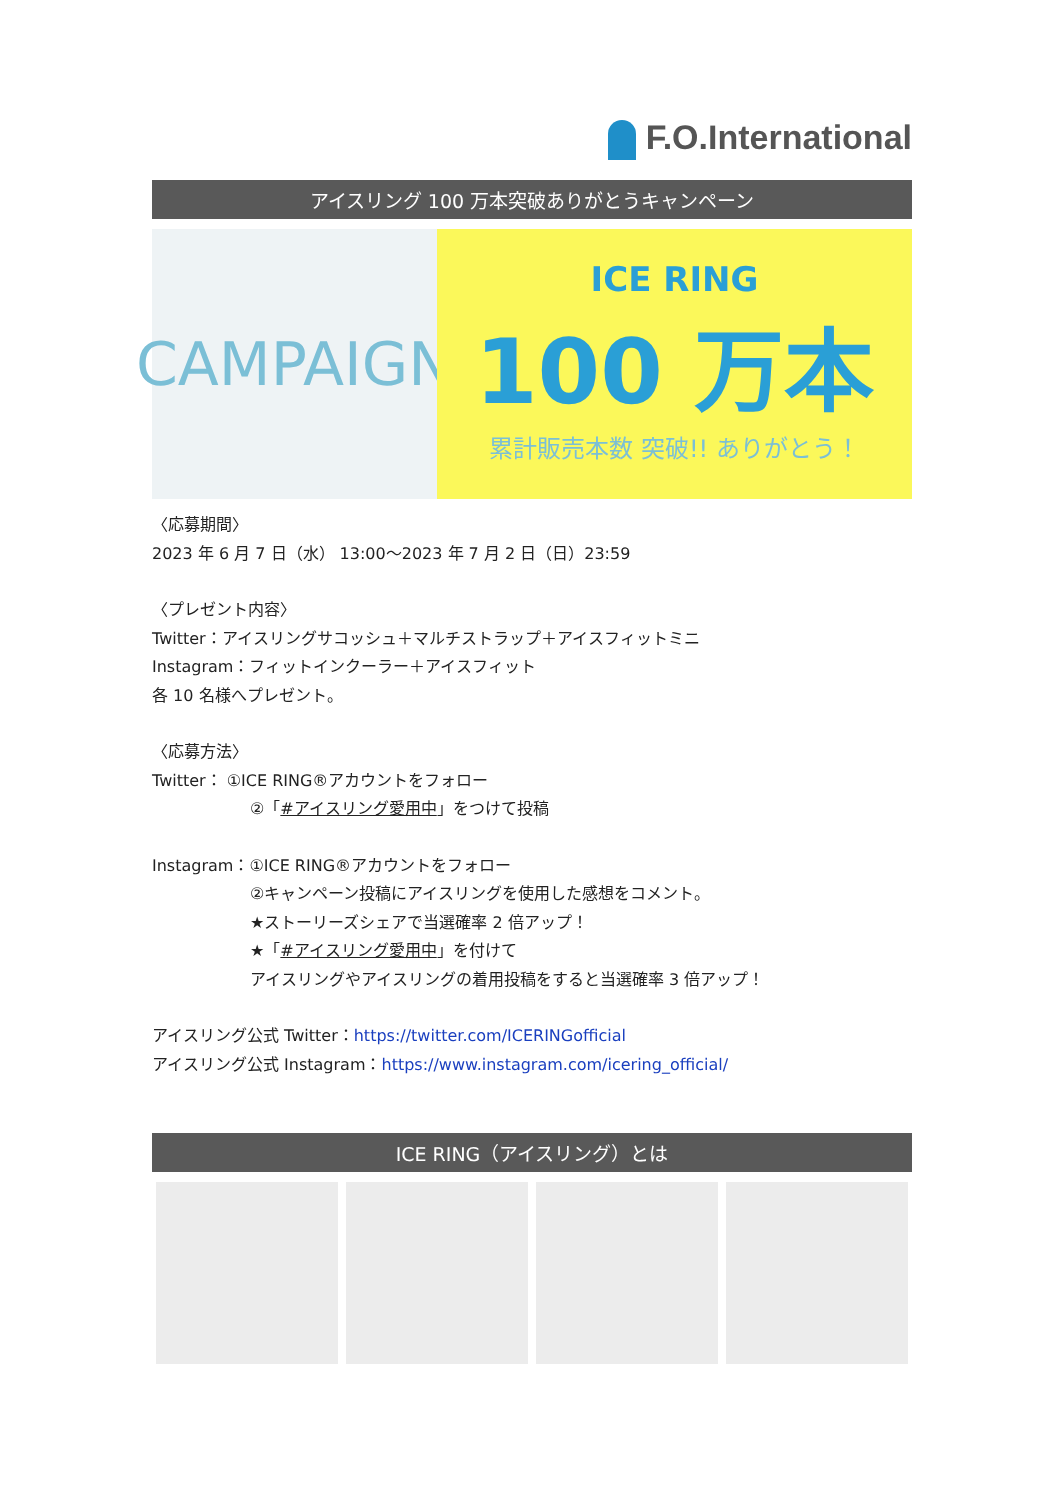F.O.International
アイスリング 100 万本突破ありがとうキャンペーン
CAMPAIGN
ICE RING
100 万本
累計販売本数 突破!! ありがとう！
〈応募期間〉
2023 年 6 月 7 日（水） 13:00～2023 年 7 月 2 日（日）23:59
〈プレゼント内容〉
Twitter：アイスリングサコッシュ＋マルチストラップ＋アイスフィットミニ
Instagram：フィットインクーラー＋アイスフィット
各 10 名様へプレゼント。
〈応募方法〉
Twitter： ①ICE RING®アカウントをフォロー
②「#アイスリング愛用中」をつけて投稿
Instagram：①ICE RING®アカウントをフォロー
②キャンペーン投稿にアイスリングを使用した感想をコメント。
★ストーリーズシェアで当選確率 2 倍アップ！
★「#アイスリング愛用中」を付けて
アイスリングやアイスリングの着用投稿をすると当選確率 3 倍アップ！
アイスリング公式 Twitter：https://twitter.com/ICERINGofficial
アイスリング公式 Instagram：https://www.instagram.com/icering_official/
ICE RING（アイスリング）とは